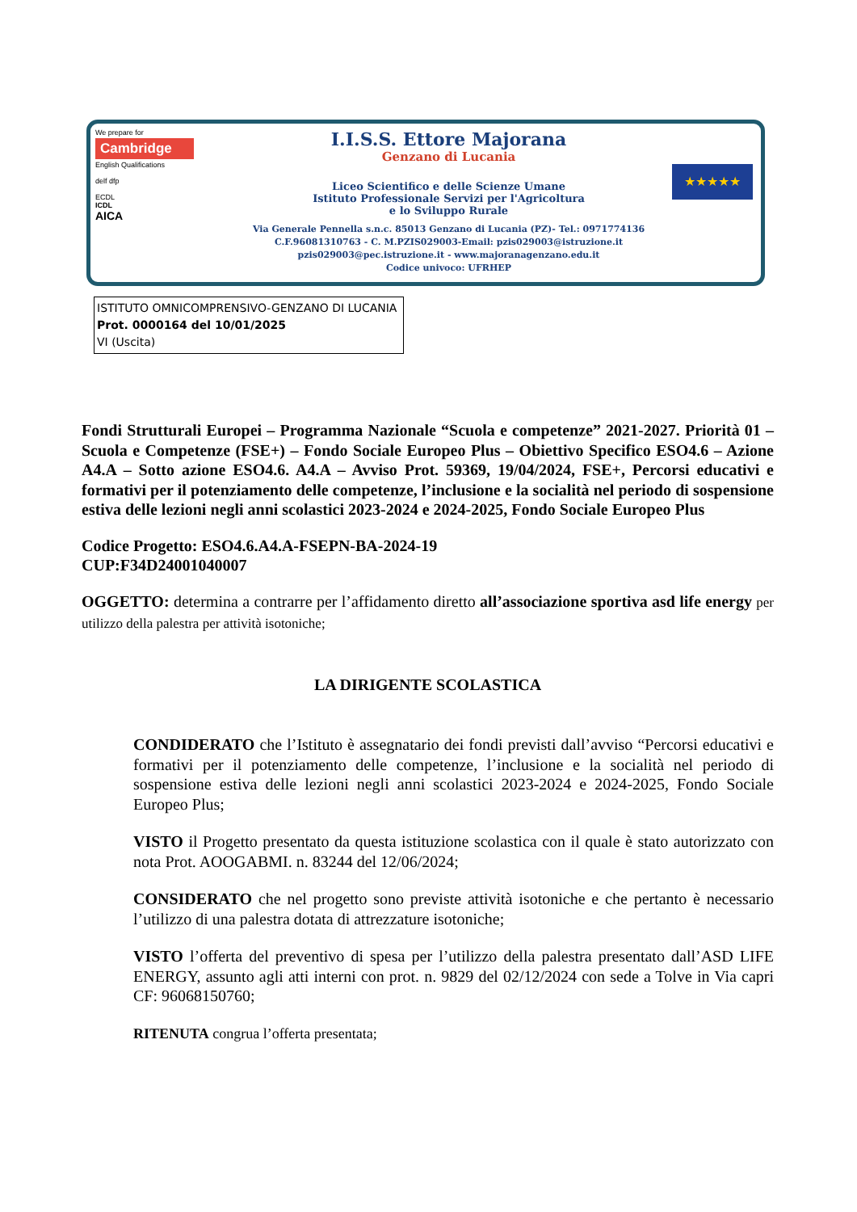We prepare for
Cambridge
English Qualifications
delf dfp
ECDL
ICDL
AICA
I.I.S.S. Ettore Majorana
Genzano di Lucania
Liceo Scientifico e delle Scienze Umane
Istituto Professionale Servizi per l'Agricoltura
e lo Sviluppo Rurale
Via Generale Pennella s.n.c. 85013 Genzano di Lucania (PZ)- Tel.: 0971774136
C.F.96081310763 - C. M.PZIS029003-Email: pzis029003@istruzione.it
pzis029003@pec.istruzione.it - www.majoranagenzano.edu.it
Codice univoco: UFRHEP
★★★★★
ISTITUTO OMNICOMPRENSIVO-GENZANO DI LUCANIA
Prot. 0000164 del 10/01/2025
VI (Uscita)
Fondi Strutturali Europei – Programma Nazionale “Scuola e competenze” 2021-2027. Priorità 01 – Scuola e Competenze (FSE+) – Fondo Sociale Europeo Plus – Obiettivo Specifico ESO4.6 – Azione A4.A – Sotto azione ESO4.6. A4.A – Avviso Prot. 59369, 19/04/2024, FSE+, Percorsi educativi e formativi per il potenziamento delle competenze, l’inclusione e la socialità nel periodo di sospensione estiva delle lezioni negli anni scolastici 2023-2024 e 2024-2025, Fondo Sociale Europeo Plus
Codice Progetto: ESO4.6.A4.A-FSEPN-BA-2024-19
CUP:F34D24001040007
OGGETTO: determina a contrarre per l’affidamento diretto all’associazione sportiva asd life energy per utilizzo della palestra per attività isotoniche;
LA DIRIGENTE SCOLASTICA
CONDIDERATO che l’Istituto è assegnatario dei fondi previsti dall’avviso “Percorsi educativi e formativi per il potenziamento delle competenze, l’inclusione e la socialità nel periodo di sospensione estiva delle lezioni negli anni scolastici 2023-2024 e 2024-2025, Fondo Sociale Europeo Plus;
VISTO il Progetto presentato da questa istituzione scolastica con il quale è stato autorizzato con nota Prot. AOOGABMI. n. 83244 del 12/06/2024;
CONSIDERATO che nel progetto sono previste attività isotoniche e che pertanto è necessario l’utilizzo di una palestra dotata di attrezzature isotoniche;
VISTO l’offerta del preventivo di spesa per l’utilizzo della palestra presentato dall’ASD LIFE ENERGY, assunto agli atti interni con prot. n. 9829 del 02/12/2024 con sede a Tolve in Via capri CF: 96068150760;
RITENUTA congrua l’offerta presentata;